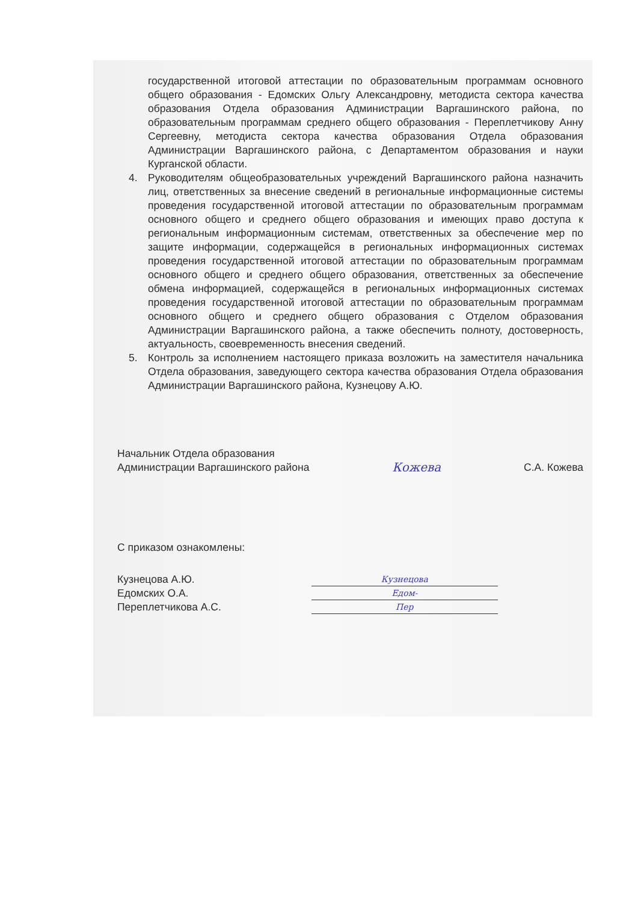государственной итоговой аттестации по образовательным программам основного общего образования - Едомских Ольгу Александровну, методиста сектора качества образования Отдела образования Администрации Варгашинского района, по образовательным программам среднего общего образования - Переплетчикову Анну Сергеевну, методиста сектора качества образования Отдела образования Администрации Варгашинского района, с Департаментом образования и науки Курганской области.
4. Руководителям общеобразовательных учреждений Варгашинского района назначить лиц, ответственных за внесение сведений в региональные информационные системы проведения государственной итоговой аттестации по образовательным программам основного общего и среднего общего образования и имеющих право доступа к региональным информационным системам, ответственных за обеспечение мер по защите информации, содержащейся в региональных информационных системах проведения государственной итоговой аттестации по образовательным программам основного общего и среднего общего образования, ответственных за обеспечение обмена информацией, содержащейся в региональных информационных системах проведения государственной итоговой аттестации по образовательным программам основного общего и среднего общего образования с Отделом образования Администрации Варгашинского района, а также обеспечить полноту, достоверность, актуальность, своевременность внесения сведений.
5. Контроль за исполнением настоящего приказа возложить на заместителя начальника Отдела образования, заведующего сектора качества образования Отдела образования Администрации Варгашинского района, Кузнецову А.Ю.
Начальник Отдела образования
Администрации Варгашинского района Кожева С.А. Кожева
С приказом ознакомлены:
Кузнецова А.Ю.
Едомских О.А.
Переплетчикова А.С.
Кузнецова
Едом-
Пер